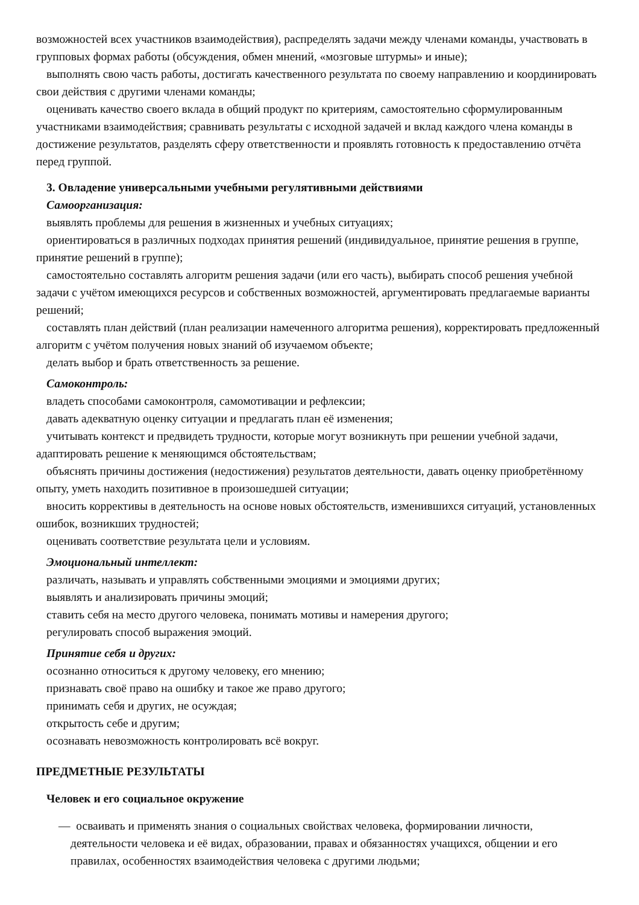возможностей всех участников взаимодействия), распределять задачи между членами команды, участвовать в групповых формах работы (обсуждения, обмен мнений, «мозговые штурмы» и иные);
выполнять свою часть работы, достигать качественного результата по своему направлению и координировать свои действия с другими членами команды;
оценивать качество своего вклада в общий продукт по критериям, самостоятельно сформулированным участниками взаимодействия; сравнивать результаты с исходной задачей и вклад каждого члена команды в достижение результатов, разделять сферу ответственности и проявлять готовность к предоставлению отчёта перед группой.
3. Овладение универсальными учебными регулятивными действиями
Самоорганизация:
выявлять проблемы для решения в жизненных и учебных ситуациях;
ориентироваться в различных подходах принятия решений (индивидуальное, принятие решения в группе, принятие решений в группе);
самостоятельно составлять алгоритм решения задачи (или его часть), выбирать способ решения учебной задачи с учётом имеющихся ресурсов и собственных возможностей, аргументировать предлагаемые варианты решений;
составлять план действий (план реализации намеченного алгоритма решения), корректировать предложенный алгоритм с учётом получения новых знаний об изучаемом объекте;
делать выбор и брать ответственность за решение.
Самоконтроль:
владеть способами самоконтроля, самомотивации и рефлексии;
давать адекватную оценку ситуации и предлагать план её изменения;
учитывать контекст и предвидеть трудности, которые могут возникнуть при решении учебной задачи, адаптировать решение к меняющимся обстоятельствам;
объяснять причины достижения (недостижения) результатов деятельности, давать оценку приобретённому опыту, уметь находить позитивное в произошедшей ситуации;
вносить коррективы в деятельность на основе новых обстоятельств, изменившихся ситуаций, установленных ошибок, возникших трудностей;
оценивать соответствие результата цели и условиям.
Эмоциональный интеллект:
различать, называть и управлять собственными эмоциями и эмоциями других;
выявлять и анализировать причины эмоций;
ставить себя на место другого человека, понимать мотивы и намерения другого;
регулировать способ выражения эмоций.
Принятие себя и других:
осознанно относиться к другому человеку, его мнению;
признавать своё право на ошибку и такое же право другого;
принимать себя и других, не осуждая;
открытость себе и другим;
осознавать невозможность контролировать всё вокруг.
ПРЕДМЕТНЫЕ РЕЗУЛЬТАТЫ
Человек и его социальное окружение
— осваивать и применять знания о социальных свойствах человека, формировании личности, деятельности человека и её видах, образовании, правах и обязанностях учащихся, общении и его правилах, особенностях взаимодействия человека с другими людьми;